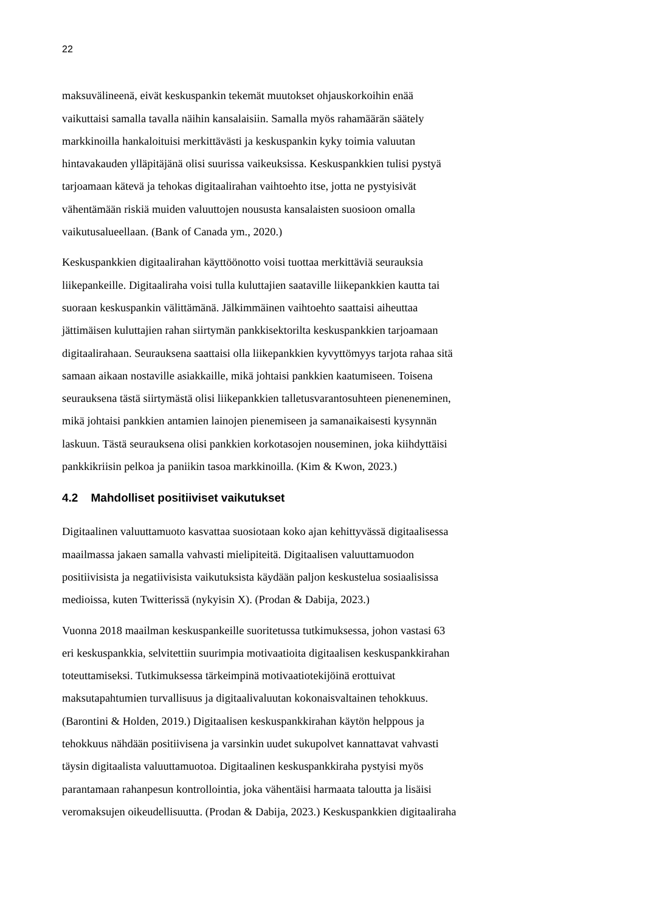22
maksuvälineenä, eivät keskuspankin tekemät muutokset ohjauskorkoihin enää
vaikuttaisi samalla tavalla näihin kansalaisiin. Samalla myös rahamäärän säätely
markkinoilla hankaloituisi merkittävästi ja keskuspankin kyky toimia valuutan
hintavakauden ylläpitäjänä olisi suurissa vaikeuksissa. Keskuspankkien tulisi pystyä
tarjoamaan kätevä ja tehokas digitaalirahan vaihtoehto itse, jotta ne pystyisivät
vähentämään riskiä muiden valuuttojen noususta kansalaisten suosioon omalla
vaikutusalueellaan. (Bank of Canada ym., 2020.)
Keskuspankkien digitaalirahan käyttöönotto voisi tuottaa merkittäviä seurauksia
liikepankeille. Digitaaliraha voisi tulla kuluttajien saataville liikepankkien kautta tai
suoraan keskuspankin välittämänä. Jälkimmäinen vaihtoehto saattaisi aiheuttaa
jättimäisen kuluttajien rahan siirtymän pankkisektorilta keskuspankkien tarjoamaan
digitaalirahaan. Seurauksena saattaisi olla liikepankkien kyvyttömyys tarjota rahaa sitä
samaan aikaan nostaville asiakkaille, mikä johtaisi pankkien kaatumiseen. Toisena
seurauksena tästä siirtymästä olisi liikepankkien talletusvarantosuhteen pieneneminen,
mikä johtaisi pankkien antamien lainojen pienemiseen ja samanaikaisesti kysynnän
laskuun. Tästä seurauksena olisi pankkien korkotasojen nouseminen, joka kiihdyttäisi
pankkikriisin pelkoa ja paniikin tasoa markkinoilla. (Kim & Kwon, 2023.)
4.2 Mahdolliset positiiviset vaikutukset
Digitaalinen valuuttamuoto kasvattaa suosiotaan koko ajan kehittyvässä digitaalisessa
maailmassa jakaen samalla vahvasti mielipiteitä. Digitaalisen valuuttamuodon
positiivisista ja negatiivisista vaikutuksista käydään paljon keskustelua sosiaalisissa
medioissa, kuten Twitterissä (nykyisin X). (Prodan & Dabija, 2023.)
Vuonna 2018 maailman keskuspankeille suoritetussa tutkimuksessa, johon vastasi 63
eri keskuspankkia, selvitettiin suurimpia motivaatioita digitaalisen keskuspankkirahan
toteuttamiseksi. Tutkimuksessa tärkeimpinä motivaatiotekijöinä erottuivat
maksutapahtumien turvallisuus ja digitaalivaluutan kokonaisvaltainen tehokkuus.
(Barontini & Holden, 2019.) Digitaalisen keskuspankkirahan käytön helppous ja
tehokkuus nähdään positiivisena ja varsinkin uudet sukupolvet kannattavat vahvasti
täysin digitaalista valuuttamuotoa. Digitaalinen keskuspankkiraha pystyisi myös
parantamaan rahanpesun kontrollointia, joka vähentäisi harmaata taloutta ja lisäisi
veromaksujen oikeudellisuutta. (Prodan & Dabija, 2023.) Keskuspankkien digitaaliraha